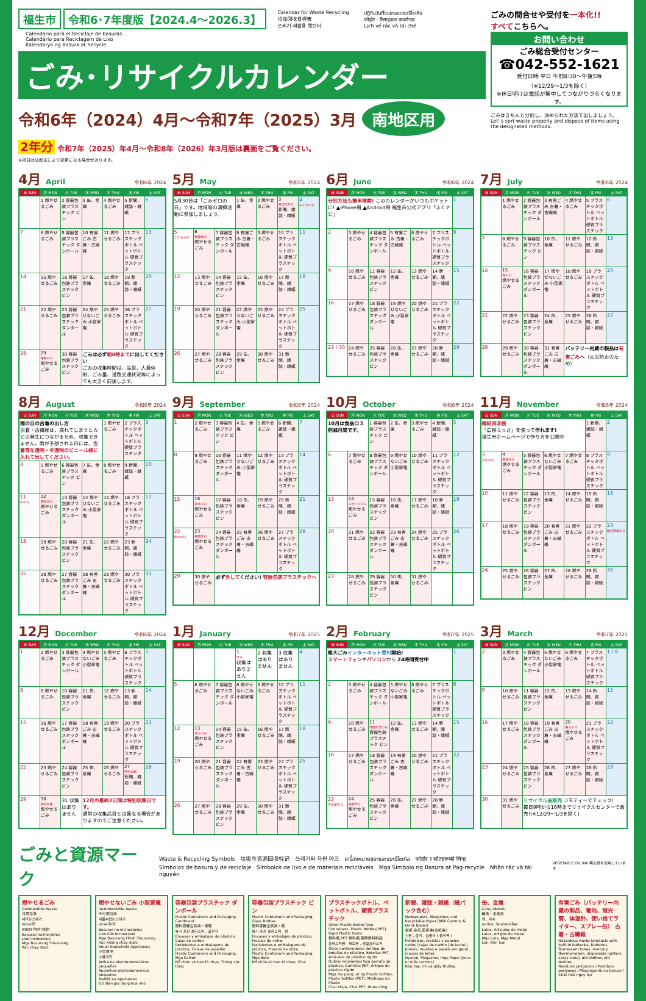福生市 令和6･7年度版【2024.4～2026.3】 Calendar for Waste Recycling
垃圾回收日程表
쓰레기·재활용 캘린더 ปฏิทินวันทิ้งขยะและขยะรีไซเคิล
फोहोर · रिसाइकल क्यालेन्डर
Lịch về rác và tái chế Calendario para el Reciclaje de basuras
Calendário para Reciclagem de Lixo
Kalendaryo ng Basura at Recycle
ごみ･リサイクルカレンダー
令和6年（2024）4月～令和7年（2025）3月 南地区用
2年分 令和7年（2025）年4月～令和8年（2026）年3月版は裏面をご覧ください。
※祝日は法改正により変更になる場合があります。
ごみの問合せや受付を一本化!!
すべてこちらへ。
お問い合わせ
ごみ総合受付センター
☎042-552-1621
受付日時 平日 午前8:30～午後5時
（※12/29～1/3を除く）
※休日明けは電話が集中してつながりづらくなります。
ごみはきちんと分別し、決められた方法で出しましょう。
Let' s sort waste properly and dispose of items using the designated methods.
4月 April 令和6年 2024
| 日 SUN | 月 MON | 火 TUE | 水 WED | 木 THU | 金 FRI | 土 SAT |
| --- | --- | --- | --- | --- | --- | --- |
| | 1 燃やせるごみ | 2 容器包装プラスチック ビン | 3 缶、金属 | 4 燃やせるごみ | 5 新聞、雑誌・雑紙 | 6 |
| 7 | 8 燃やせるごみ | 9 容器包装プラスチック ダンボール | 10 有害ごみ 古着・古繊維 | 11 燃やせるごみ | 12 プラスチックボトル ペットボトル 硬質プラスチック | 13 |
| 14 | 15 燃やせるごみ | 16 容器包装プラスチック ビン | 17 缶、金属 | 18 燃やせるごみ | 19 新聞、雑誌・雑紙 | 20 |
| 21 | 22 燃やせるごみ | 23 容器包装プラスチック ダンボール | 24 燃やせないごみ 小型家電 | 25 燃やせるごみ | 26 プラスチックボトル ペットボトル 硬質プラスチック | 27 |
| 28 | 29 昭和の日 燃やせるごみ | 30 容器包装プラスチック ビン | ごみは必ず 朝8時まで に出してください ごみの収集時間は、品目、人員体制、ごみ量、道路交通状況等によっても大きく前後します。 | | | |
5月 May 令和6年 2024
| 日 SUN | 月 MON | 火 TUE | 水 WED | 木 THU | 金 FRI | 土 SAT |
| --- | --- | --- | --- | --- | --- | --- |
| 5月30日は「ごみゼロの日」です。地域等の清掃活動に参加しましょう。 | | | 1 缶、金属 | 2 燃やせるごみ | 3 憲法記念日 新聞、雑誌・雑紙 | 4 みどりの日 |
| 5 こどもの日 | 6 振替休日 燃やせるごみ | 7 容器包装プラスチック ダンボール | 8 有害ごみ 古着・古繊維 | 9 燃やせるごみ | 10 プラスチックボトル ペットボトル 硬質プラスチック | 11 |
| 12 | 13 燃やせるごみ | 14 容器包装プラスチック ビン | 15 缶、金属 | 16 燃やせるごみ | 17 新聞、雑誌・雑紙 | 18 |
| 19 | 20 燃やせるごみ | 21 容器包装プラスチック ダンボール | 22 燃やせないごみ 小型家電 | 23 燃やせるごみ | 24 プラスチックボトル ペットボトル 硬質プラスチック | 25 |
| 26 | 27 燃やせるごみ | 28 容器包装プラスチック ビン | 29 缶、金属 | 30 燃やせるごみ | 31 新聞、雑誌・雑紙 | |
6月 June 令和6年 2024
| 日 SUN | 月 MON | 火 TUE | 水 WED | 木 THU | 金 FRI | 土 SAT |
| --- | --- | --- | --- | --- | --- | --- |
| 分別方法も簡単検索! このカレンダーがいつもポケットに! ▲iPhone用 ▲Android用 福生市公式アプリ「ふくナビ」 | | | | | | 1 |
| 2 | 3 燃やせるごみ | 4 容器包装プラスチック ダンボール | 5 有害ごみ 古着・古繊維 | 6 燃やせるごみ | 7 プラスチックボトル ペットボトル 硬質プラスチック | 8 |
| 9 | 10 燃やせるごみ | 11 容器包装プラスチック ビン | 12 缶、金属 | 13 燃やせるごみ | 14 新聞、雑誌・雑紙 | 15 |
| 16 | 17 燃やせるごみ | 18 容器包装プラスチック ダンボール | 19 燃やせないごみ 小型家電 | 20 燃やせるごみ | 21 プラスチックボトル ペットボトル 硬質プラスチック | 22 |
| 23 / 30 | 24 燃やせるごみ | 25 容器包装プラスチック ビン | 26 缶、金属 | 27 燃やせるごみ | 28 新聞、雑誌・雑紙 | 29 |
7月 July 令和6年 2024
| 日 SUN | 月 MON | 火 TUE | 水 WED | 木 THU | 金 FRI | 土 SAT |
| --- | --- | --- | --- | --- | --- | --- |
| | 1 燃やせるごみ | 2 容器包装プラスチック ダンボール | 3 有害ごみ 古着・古繊維 | 4 燃やせるごみ | 5 プラスチックボトル ペットボトル 硬質プラスチック | 6 |
| 7 | 8 燃やせるごみ | 9 容器包装プラスチック ビン | 10 缶、金属 | 11 燃やせるごみ | 12 新聞、雑誌・雑紙 | 13 |
| 14 | 15 海の日 燃やせるごみ | 16 容器包装プラスチック ダンボール | 17 燃やせないごみ 小型家電 | 18 燃やせるごみ | 19 プラスチックボトル ペットボトル 硬質プラスチック | 20 |
| 21 | 22 燃やせるごみ | 23 容器包装プラスチック ビン | 24 缶、金属 | 25 燃やせるごみ | 26 新聞、雑誌・雑紙 | 27 |
| 28 | 29 燃やせるごみ | 30 容器包装プラスチック ダンボール | 31 有害ごみ 古着・古繊維 | バッテリー内蔵の製品は 有害ごみ へ （火災防止のため） | | |
8月 August 令和6年 2024
| 日 SUN | 月 MON | 火 TUE | 水 WED | 木 THU | 金 FRI | 土 SAT |
| --- | --- | --- | --- | --- | --- | --- |
| 雨の日の古着の出し方 古着・古繊維は、濡れてしまうとカビの発生につながるため、収集できません。雨が予想される日には、 古着等を透明・半透明のビニール袋に入れて出してください。 | | | | 1 燃やせるごみ | 2 プラスチックボトル ペットボトル 硬質プラスチック | 3 |
| 4 | 5 燃やせるごみ | 6 容器包装プラスチック ビン | 7 缶、金属 | 8 燃やせるごみ | 9 新聞、雑誌・雑紙 | 10 |
| 11 山の日 | 12 振替休日 燃やせるごみ | 13 容器包装プラスチック ダンボール | 14 燃やせないごみ 小型家電 | 15 燃やせるごみ | 16 プラスチックボトル ペットボトル 硬質プラスチック | 17 |
| 18 | 19 燃やせるごみ | 20 容器包装プラスチック ビン | 21 缶、金属 | 22 燃やせるごみ | 23 新聞、雑誌・雑紙 | 24 |
| 25 | 26 燃やせるごみ | 27 容器包装プラスチック ダンボール | 28 有害ごみ 古着・古繊維 | 29 燃やせるごみ | 30 プラスチックボトル ペットボトル 硬質プラスチック | 31 |
9月 September 令和6年 2024
| 日 SUN | 月 MON | 火 TUE | 水 WED | 木 THU | 金 FRI | 土 SAT |
| --- | --- | --- | --- | --- | --- | --- |
| 1 | 2 燃やせるごみ | 3 容器包装プラスチック ビン | 4 缶、金属 | 5 燃やせるごみ | 6 新聞、雑誌・雑紙 | 7 |
| 8 | 9 燃やせるごみ | 10 容器包装プラスチック ダンボール | 11 燃やせないごみ 小型家電 | 12 燃やせるごみ | 13 プラスチックボトル ペットボトル 硬質プラスチック | 14 |
| 15 | 16 敬老の日 燃やせるごみ | 17 容器包装プラスチック ビン | 18 缶、金属 | 19 燃やせるごみ | 20 新聞、雑誌・雑紙 | 21 |
| 22 秋分の日 | 23 振替休日 燃やせるごみ | 24 容器包装プラスチック ダンボール | 25 有害ごみ 古着・古繊維 | 26 燃やせるごみ | 27 プラスチックボトル ペットボトル 硬質プラスチック | 28 |
| 29 | 30 燃やせるごみ | 必ず 外して ください! 容器包装プラスチックへ | | | | |
10月 October 令和6年 2024
| 日 SUN | 月 MON | 火 TUE | 水 WED | 木 THU | 金 FRI | 土 SAT |
| --- | --- | --- | --- | --- | --- | --- |
| 10月は食品ロス削減月間です。 | | 1 容器包装プラスチック ビン | 2 缶、金属 | 3 燃やせるごみ | 4 新聞、雑誌・雑紙 | 5 |
| 6 | 7 燃やせるごみ | 8 容器包装プラスチック ダンボール | 9 燃やせないごみ 小型家電 | 10 燃やせるごみ | 11 プラスチックボトル ペットボトル 硬質プラスチック | 12 |
| 13 | 14 スポーツの日 燃やせるごみ | 15 容器包装プラスチック ビン | 16 缶、金属 | 17 燃やせるごみ | 18 新聞、雑誌・雑紙 | 19 |
| 20 | 21 燃やせるごみ | 22 容器包装プラスチック ダンボール | 23 有害ごみ 古着・古繊維 | 24 燃やせるごみ | 25 プラスチックボトル ペットボトル 硬質プラスチック | 26 |
| 27 | 28 燃やせるごみ | 29 容器包装プラスチック ビン | 30 缶、金属 | 31 燃やせるごみ | | |
11月 November 令和6年 2024
| 日 SUN | 月 MON | 火 TUE | 水 WED | 木 THU | 金 FRI | 土 SAT |
| --- | --- | --- | --- | --- | --- | --- |
| 雑紙回収袋 「広報ふっさ」を使って 作れます! 福生市ホームページで作り方を公開中 | | | | | 1 新聞、雑誌・雑紙 | 2 |
| 3 文化の日 | 4 振替休日 燃やせるごみ | 5 容器包装プラスチック ダンボール | 6 燃やせないごみ 小型家電 | 7 燃やせるごみ | 8 プラスチックボトル ペットボトル 硬質プラスチック | 9 |
| 10 | 11 燃やせるごみ | 12 容器包装プラスチック ビン | 13 缶、金属 | 14 燃やせるごみ | 15 新聞、雑誌・雑紙 | 16 |
| 17 | 18 燃やせるごみ | 19 容器包装プラスチック ダンボール | 20 有害ごみ 古着・古繊維 | 21 燃やせるごみ | 22 プラスチックボトル ペットボトル 硬質プラスチック | 23 勤労感謝の日 |
| 24 | 25 燃やせるごみ | 26 容器包装プラスチック ビン | 27 缶、金属 | 28 燃やせるごみ | 29 新聞、雑誌・雑紙 | 30 |
12月 December 令和6年 2024
| 日 SUN | 月 MON | 火 TUE | 水 WED | 木 THU | 金 FRI | 土 SAT |
| --- | --- | --- | --- | --- | --- | --- |
| 1 | 2 燃やせるごみ | 3 容器包装プラスチック ダンボール | 4 燃やせないごみ 小型家電 | 5 燃やせるごみ | 6 プラスチックボトル ペットボトル 硬質プラスチック | 7 |
| 8 | 9 燃やせるごみ | 10 容器包装プラスチック ビン | 11 缶、金属 | 12 燃やせるごみ | 13 新聞、雑誌・雑紙 | 14 |
| 15 | 16 燃やせるごみ | 17 容器包装プラスチック ダンボール | 18 有害ごみ 古着・古繊維 | 19 燃やせるごみ | 20 プラスチックボトル ペットボトル 硬質プラスチック | 21 |
| 22 | 23 燃やせるごみ | 24 容器包装プラスチック ビン | 25 缶、金属 | 26 燃やせるごみ | 27 特別収集 新聞、雑誌・雑紙 | 28 |
| 29 | 30 特別収集 燃やせるごみ | 31 収集はありません | 12月の最終2日間は特別収集日です。 通常の収集品目とは異なる場合がありますのでご注意ください。 | | | |
1月 January 令和7年 2025
| 日 SUN | 月 MON | 火 TUE | 水 WED | 木 THU | 金 FRI | 土 SAT |
| --- | --- | --- | --- | --- | --- | --- |
| | | | 1 元日 収集はありません | 2 収集はありません | 3 収集はありません | 4 |
| 5 | 6 燃やせるごみ | 7 容器包装プラスチック ダンボール | 8 燃やせないごみ 小型家電 | 9 燃やせるごみ | 10 プラスチックボトル ペットボトル 硬質プラスチック | 11 |
| 12 | 13 成人の日 燃やせるごみ | 14 容器包装プラスチック ビン | 15 缶、金属 | 16 燃やせるごみ | 17 新聞、雑誌・雑紙 | 18 |
| 19 | 20 燃やせるごみ | 21 容器包装プラスチック ダンボール | 22 有害ごみ 古着・古繊維 | 23 燃やせるごみ | 24 プラスチックボトル ペットボトル 硬質プラスチック | 25 |
| 26 | 27 燃やせるごみ | 28 容器包装プラスチック ビン | 29 缶、金属 | 30 燃やせるごみ | 31 新聞、雑誌・雑紙 | |
2月 February 令和7年 2025
| 日 SUN | 月 MON | 火 TUE | 水 WED | 木 THU | 金 FRI | 土 SAT |
| --- | --- | --- | --- | --- | --- | --- |
| 粗大ごみ インターネット受付 開始! スマートフォン や パソコン から 24時間受付中 | | | | | | 1 |
| 2 | 3 燃やせるごみ | 4 容器包装プラスチック ダンボール | 5 燃やせないごみ 小型家電 | 6 燃やせるごみ | 7 プラスチックボトル ペットボトル 硬質プラスチック | 8 |
| 9 | 10 燃やせるごみ | 11 建国記念の日 容器包装プラスチック ビン | 12 缶、金属 | 13 燃やせるごみ | 14 新聞、雑誌・雑紙 | 15 |
| 16 | 17 燃やせるごみ | 18 容器包装プラスチック ダンボール | 19 有害ごみ 古着・古繊維 | 20 燃やせるごみ | 21 プラスチックボトル ペットボトル 硬質プラスチック | 22 |
| 23 天皇誕生日 | 24 振替休日 燃やせるごみ | 25 容器包装プラスチック ビン | 26 缶、金属 | 27 燃やせるごみ | 28 新聞、雑誌・雑紙 | |
3月 March 令和7年 2025
| 日 SUN | 月 MON | 火 TUE | 水 WED | 木 THU | 金 FRI | 土 SAT |
| --- | --- | --- | --- | --- | --- | --- |
| 2 | 3 燃やせるごみ | 4 容器包装プラスチック ダンボール | 5 燃やせないごみ 小型家電 | 6 燃やせるごみ | 7 プラスチックボトル ペットボトル 硬質プラスチック | 1 / 8 |
| 9 | 10 燃やせるごみ | 11 容器包装プラスチック ビン | 12 缶、金属 | 13 燃やせるごみ | 14 新聞、雑誌・雑紙 | 15 |
| 16 | 17 燃やせるごみ | 18 容器包装プラスチック ダンボール | 19 有害ごみ 古着・古繊維 | 20 春分の日 燃やせるごみ | 21 プラスチックボトル ペットボトル 硬質プラスチック | 22 |
| 23 | 24 燃やせるごみ | 25 容器包装プラスチック ビン | 26 缶、金属 | 27 燃やせるごみ | 28 新聞、雑誌・雑紙 | 29 |
| 30 | 31 燃やせるごみ | リサイクル品販売 ジモティーでチェック! 毎日9時から16時までリサイクルセンターで販売!(※12/29～1/3を除く) | | | | |
ごみと資源マーク
Waste & Recycling Symbols　垃圾与资源回収标记　쓰레기와 자원 마크　เครื่องหมายขยะและขยะรีไซเคิล　फोहोर र स्रोतहरूको चिन्ह
Símbolos de basura y de reciclaje　Símbolos de lixo e de materiais recicláveis　Mga Simbolo ng Basura at Pag-recycle　Nhãn rác và tài nguyên
VEGETABLE OIL INK 再生紙を使用しています
燃やせるごみ
Combustible Waste
可燃垃圾
태우는쓰레기
ขยะเผาได้
जलाउन मिल्ने फोहोर
Basuras incinerables
Lixo incinerável
Mga Basurang Sinusunog
Rác cháy được
燃やせないごみ 小型家電
Incombustible Waste
不可燃垃圾
태울수없는쓰레기
ขยะเผาไม่ได้
Basuras no incinerables
Lixo não incinerável
Mga Basurang Hindi Sinusunog
Rác không cháy được
Small Household Appliances
小型家电
소형가전
Artículos electrodomésticos pequeños
Aparelhos eletrodomésticos pequenos
Maliliit na Appliances
Đồ điện gia dụng loại nhỏ
容器包装プラスチック ダンボール
Plastic Containers and Packaging, Cardboard
塑料容器包装类・纸箱
용기 포장 플라스틱 , 골판지
Envases y embalajes de plástico, Cajas de cartón
Recipientes e embalagens de plástico, Caixas de papelão
Plastic Containers and Packaging, Mga Karton
Đồ chứa và bao bì nhựa, Thùng các tông
容器包装プラスチック ビン
Plastic Containers and Packaging, Glass Bottles
塑料容器包装类・瓶
용기 포장 플라스틱 , 병
Envases y embalajes de plástico, Frascos de vidrio
Recipientes e embalagens de plástico, Frascos de vidro
Plastic Containers and Packaging, Mga Bote
Đồ chứa và bao bì nhựa, Chai
プラスチックボトル、ペットボトル、硬質プラスチック
Other Plastic Bottle-Type Containers, Plastic Bottles(PET), Rigid Plastic Items
塑料瓶,PET 塑料瓶,硬质塑料制品
플라스틱병 , 페트병 , 경질플라스틱
Otros contenedores del tipo de botellas de plástico, Botellas PET, Artículos de plástico rígido
Outros recipientes tipo garrafa de plástico, Garrafas PET, Artigos de plástico rígido
Mga iba pang uri ng Plastic bottles, Plastic bottles (PET), Matitigas na Plastic
Chai nhựa, Chai PET, Nhựa cứng
新聞、雑誌・雑紙（紙パック含む）
Newspapers, Magazines and Recyclable Paper (Milk Cartons & Drink Boxes)
报纸,杂志,废纸类(含纸盒)
신문 , 잡지 , 잡종이 ( 종이팩 )
Periódicos, revistas y papeles varios (cajas de cartón [de leche])
Jornais, revistas e papéis em geral (caixas de leite)
Dyaryo, Magazine, mga Papel (juice or milk cartons)
Báo, tạp chí và giấy thường
缶、金属
Cans, Metals
罐类・金属类
캔 , 극속
กระป๋อง, วัสดุจำพวกโลหะ
Latas, Artículos de metal
Latas, Artigos de metal
Mga Lata, Mga Metal
Lon, Kim loại
有害ごみ（バッテリー内蔵の製品、電池、蛍光管、体温計、使い捨てライター、スプレー缶） 古着・古繊維
Hazardous waste (products with built-in batteries, batteries, fluorescent tubes, mercury thermometers, disposable lighters, spray cans), old clothes, old textiles
Residuos peligrosos / Resíduos perigosos / Mapanganib na basura / Chất thải nguy hại